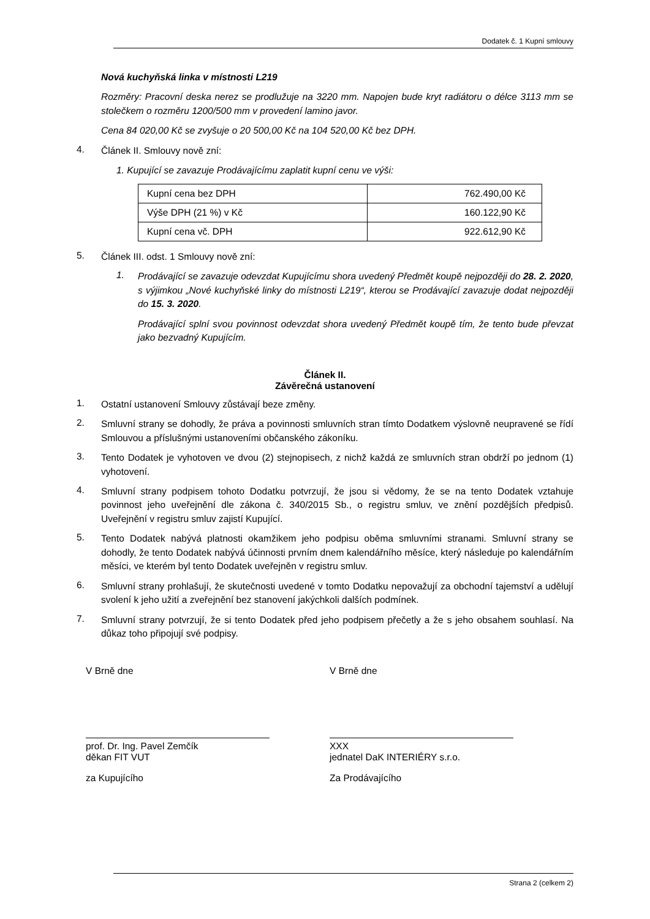Dodatek č. 1 Kupní smlouvy
Nová kuchyňská linka v místnosti L219
Rozměry: Pracovní deska nerez se prodlužuje na 3220 mm. Napojen bude kryt radiátoru o délce 3113 mm se stolečkem o rozměru 1200/500 mm v provedení lamino javor.
Cena 84 020,00 Kč se zvyšuje o 20 500,00 Kč na 104 520,00 Kč bez DPH.
4.
Článek II. Smlouvy nově zní:
1. Kupující se zavazuje Prodávajícímu zaplatit kupní cenu ve výši:
| Kupní cena bez DPH | 762.490,00 Kč |
| Výše DPH (21 %) v Kč | 160.122,90 Kč |
| Kupní cena vč. DPH | 922.612,90 Kč |
5.
Článek III. odst. 1 Smlouvy nově zní:
1.
Prodávající se zavazuje odevzdat Kupujícímu shora uvedený Předmět koupě nejpozději do 28. 2. 2020, s výjimkou „Nové kuchyňské linky do místnosti L219“, kterou se Prodávající zavazuje dodat nejpozději do 15. 3. 2020.
Prodávající splní svou povinnost odevzdat shora uvedený Předmět koupě tím, že tento bude převzat jako bezvadný Kupujícím.
Článek II.
Závěrečná ustanovení
1.
Ostatní ustanovení Smlouvy zůstávají beze změny.
2.
Smluvní strany se dohodly, že práva a povinnosti smluvních stran tímto Dodatkem výslovně neupravené se řídí Smlouvou a příslušnými ustanoveními občanského zákoníku.
3.
Tento Dodatek je vyhotoven ve dvou (2) stejnopisech, z nichž každá ze smluvních stran obdrží po jednom (1) vyhotovení.
4.
Smluvní strany podpisem tohoto Dodatku potvrzují, že jsou si vědomy, že se na tento Dodatek vztahuje povinnost jeho uveřejnění dle zákona č. 340/2015 Sb., o registru smluv, ve znění pozdějších předpisů. Uveřejnění v registru smluv zajistí Kupující.
5.
Tento Dodatek nabývá platnosti okamžikem jeho podpisu oběma smluvními stranami. Smluvní strany se dohodly, že tento Dodatek nabývá účinnosti prvním dnem kalendářního měsíce, který následuje po kalendářním měsíci, ve kterém byl tento Dodatek uveřejněn v registru smluv.
6.
Smluvní strany prohlašují, že skutečnosti uvedené v tomto Dodatku nepovažují za obchodní tajemství a udělují svolení k jeho užití a zveřejnění bez stanovení jakýchkoli dalších podmínek.
7.
Smluvní strany potvrzují, že si tento Dodatek před jeho podpisem přečetly a že s jeho obsahem souhlasí. Na důkaz toho připojují své podpisy.
V Brně dne
prof. Dr. Ing. Pavel Zemčík
děkan FIT VUT
za Kupujícího
V Brně dne
XXX
jednatel DaK INTERIÉRY s.r.o.
Za Prodávajícího
Strana 2 (celkem 2)